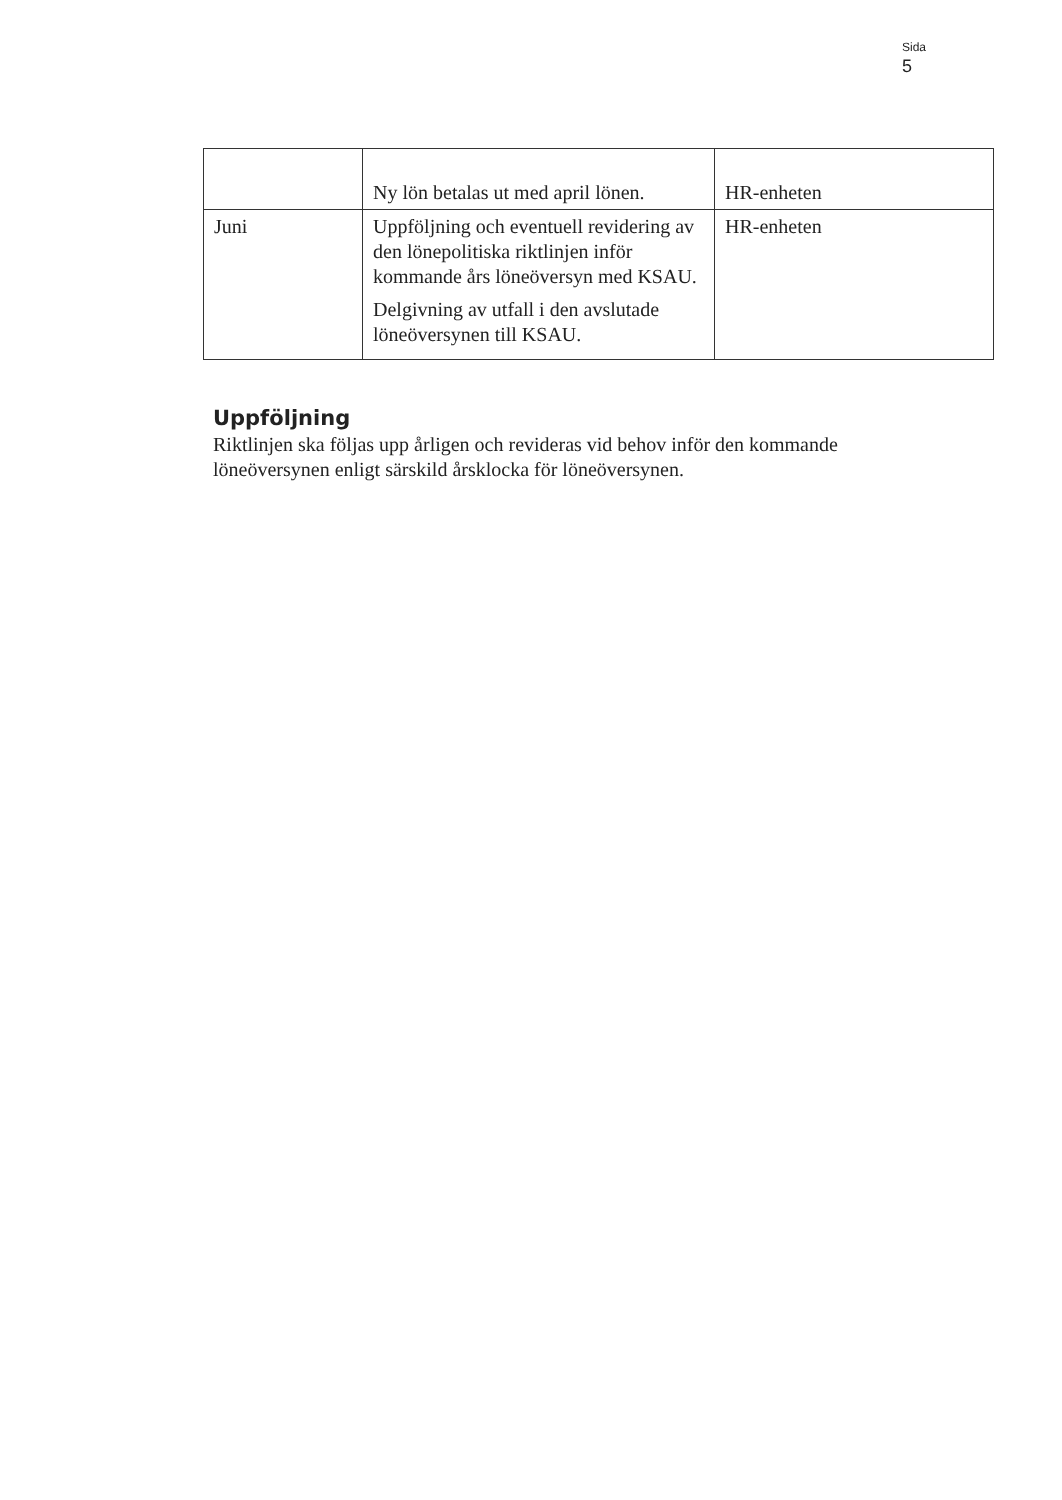Sida
5
| | Ny lön betalas ut med april lönen. | HR-enheten |
| Juni | Uppföljning och eventuell revidering av den lönepolitiska riktlinjen inför kommande års löneöversyn med KSAU. Delgivning av utfall i den avslutade löneöversynen till KSAU. | HR-enheten |
Uppföljning
Riktlinjen ska följas upp årligen och revideras vid behov inför den kommande löneöversynen enligt särskild årsklocka för löneöversynen.